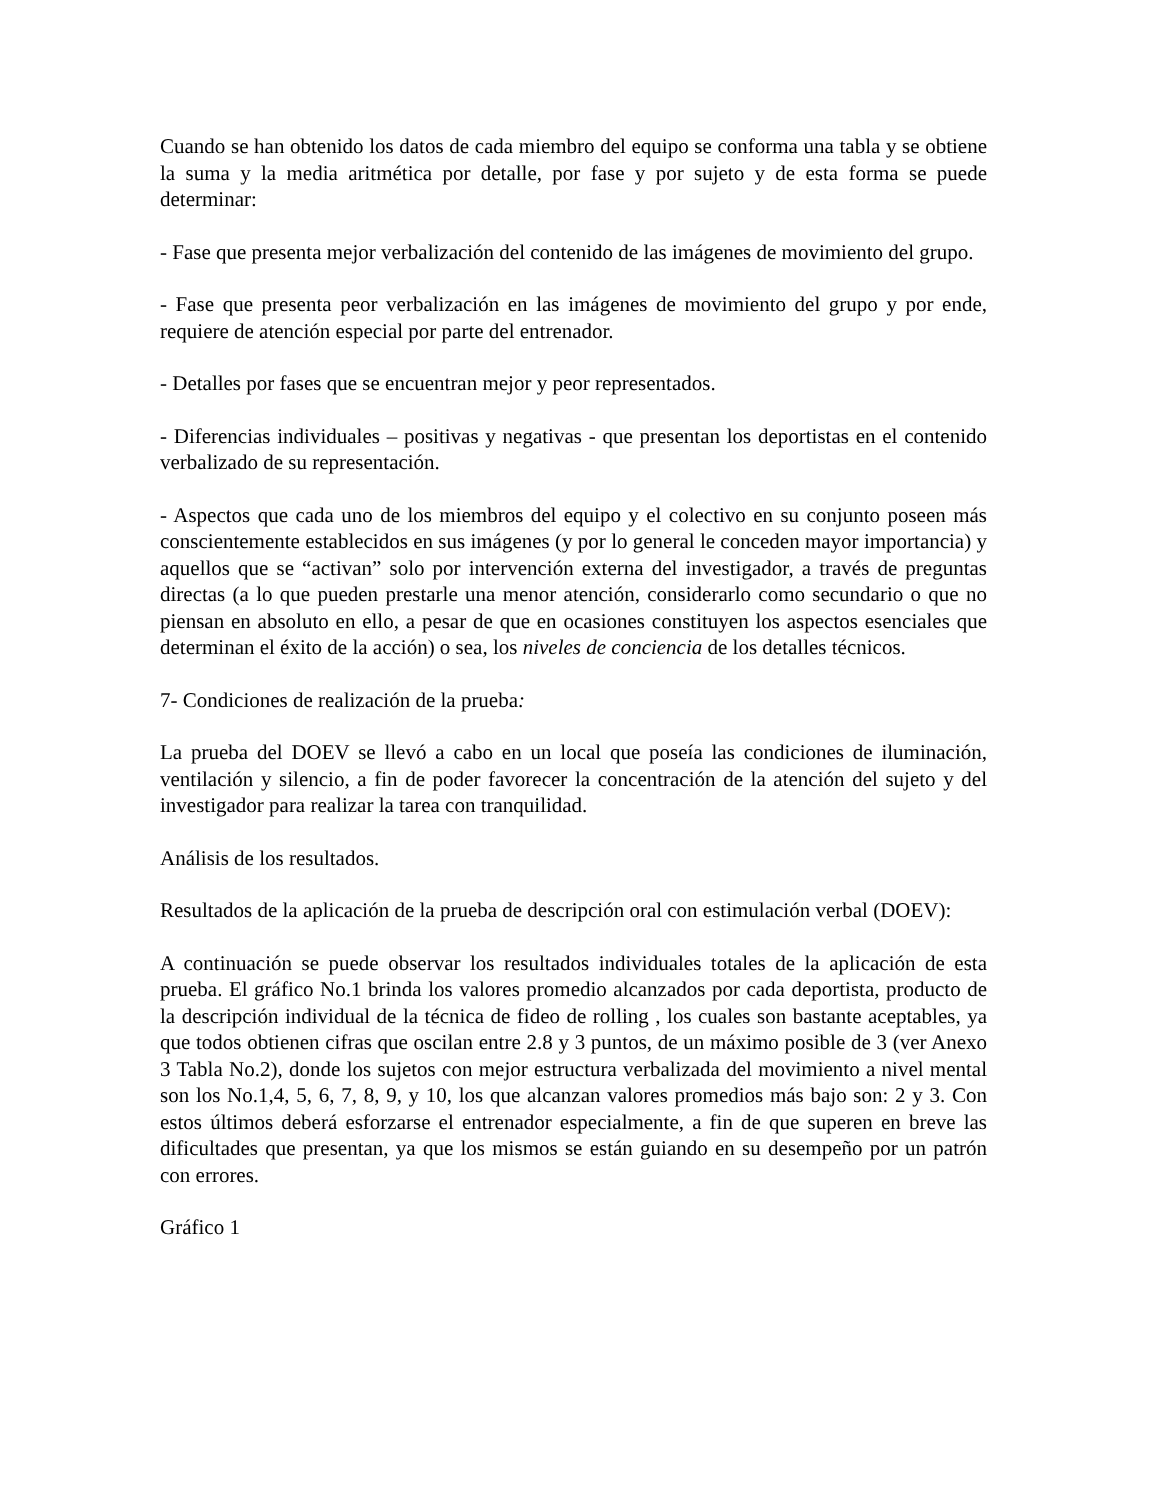Cuando se han obtenido los datos de cada miembro del equipo se conforma una tabla y se obtiene la suma y la media aritmética por detalle, por fase y por sujeto y de esta forma se puede determinar:
- Fase que presenta mejor verbalización del contenido de las imágenes de movimiento del grupo.
- Fase que presenta peor verbalización en las imágenes de movimiento del grupo y por ende, requiere de atención especial por parte del entrenador.
- Detalles por fases que se encuentran mejor y peor representados.
- Diferencias individuales – positivas y negativas - que presentan los deportistas en el contenido verbalizado de su representación.
- Aspectos que cada uno de los miembros del equipo y el colectivo en su conjunto poseen más conscientemente establecidos en sus imágenes (y por lo general le conceden mayor importancia) y aquellos que se “activan” solo por intervención externa del investigador, a través de preguntas directas (a lo que pueden prestarle una menor atención, considerarlo como secundario o que no piensan en absoluto en ello, a pesar de que en ocasiones constituyen los aspectos esenciales que determinan el éxito de la acción) o sea, los niveles de conciencia de los detalles técnicos.
7- Condiciones de realización de la prueba:
La prueba del DOEV se llevó a cabo en un local que poseía las condiciones de iluminación, ventilación y silencio, a fin de poder favorecer la concentración de la atención del sujeto y del investigador para realizar la tarea con tranquilidad.
Análisis de los resultados.
Resultados de la aplicación de la prueba de descripción oral con estimulación verbal (DOEV):
A continuación se puede observar los resultados individuales totales de la aplicación de esta prueba. El gráfico No.1 brinda los valores promedio alcanzados por cada deportista, producto de la descripción individual de la técnica de fideo de rolling , los cuales son bastante aceptables, ya que todos obtienen cifras que oscilan entre 2.8 y 3 puntos, de un máximo posible de 3 (ver Anexo 3 Tabla No.2), donde los sujetos con mejor estructura verbalizada del movimiento a nivel mental son los No.1,4, 5, 6, 7, 8, 9, y 10, los que alcanzan valores promedios más bajo son: 2 y 3. Con estos últimos deberá esforzarse el entrenador especialmente, a fin de que superen en breve las dificultades que presentan, ya que los mismos se están guiando en su desempeño por un patrón con errores.
Gráfico 1